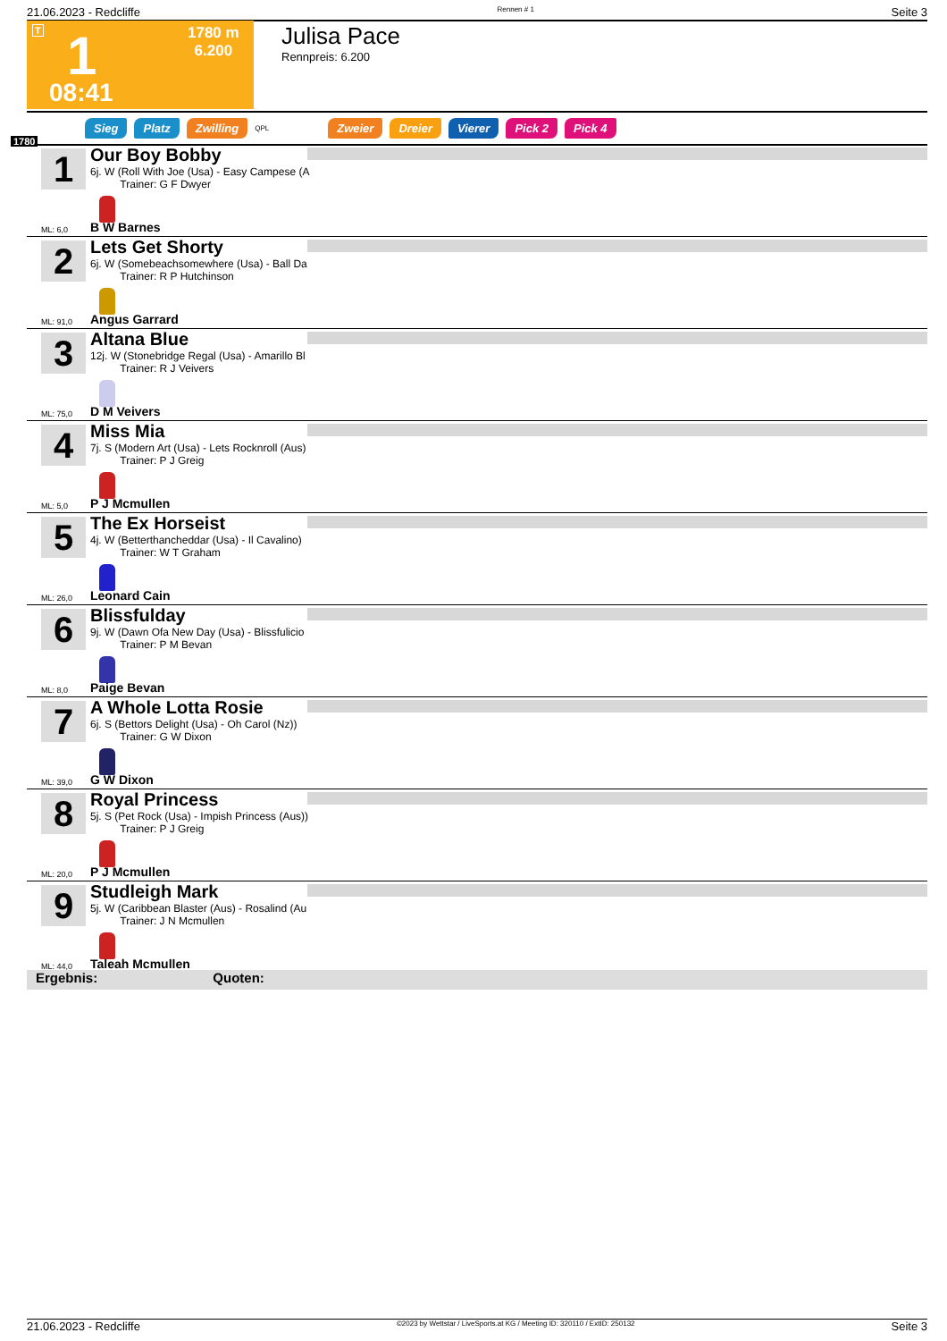21.06.2023 - Redcliffe Rennen # 1 Seite 3
T 1
1780 m
6.200
08:41
Julisa Pace
Rennpreis: 6.200
Sieg Platz Zwilling QPL Zweier Dreier Vierer Pick 2 Pick 4
1780
1
Our Boy Bobby
6j. W (Roll With Joe (Usa) - Easy Campese (A
Trainer: G F Dwyer
ML: 6,0 B W Barnes
2
Lets Get Shorty
6j. W (Somebeachsomewhere (Usa) - Ball Da
Trainer: R P Hutchinson
ML: 91,0 Angus Garrard
3
Altana Blue
12j. W (Stonebridge Regal (Usa) - Amarillo Bl
Trainer: R J Veivers
ML: 75,0 D M Veivers
4
Miss Mia
7j. S (Modern Art (Usa) - Lets Rocknroll (Aus)
Trainer: P J Greig
ML: 5,0 P J Mcmullen
5
The Ex Horseist
4j. W (Betterthancheddar (Usa) - Il Cavalino)
Trainer: W T Graham
ML: 26,0 Leonard Cain
6
Blissfulday
9j. W (Dawn Ofa New Day (Usa) - Blissfulicio
Trainer: P M Bevan
ML: 8,0 Paige Bevan
7
A Whole Lotta Rosie
6j. S (Bettors Delight (Usa) - Oh Carol (Nz))
Trainer: G W Dixon
ML: 39,0 G W Dixon
8
Royal Princess
5j. S (Pet Rock (Usa) - Impish Princess (Aus))
Trainer: P J Greig
ML: 20,0 P J Mcmullen
9
Studleigh Mark
5j. W (Caribbean Blaster (Aus) - Rosalind (Au
Trainer: J N Mcmullen
ML: 44,0 Taleah Mcmullen
Ergebnis: Quoten:
21.06.2023 - Redcliffe ©2023 by Wettstar / LiveSports.at KG / Meeting ID: 320110 / ExtID: 250132 Seite 3